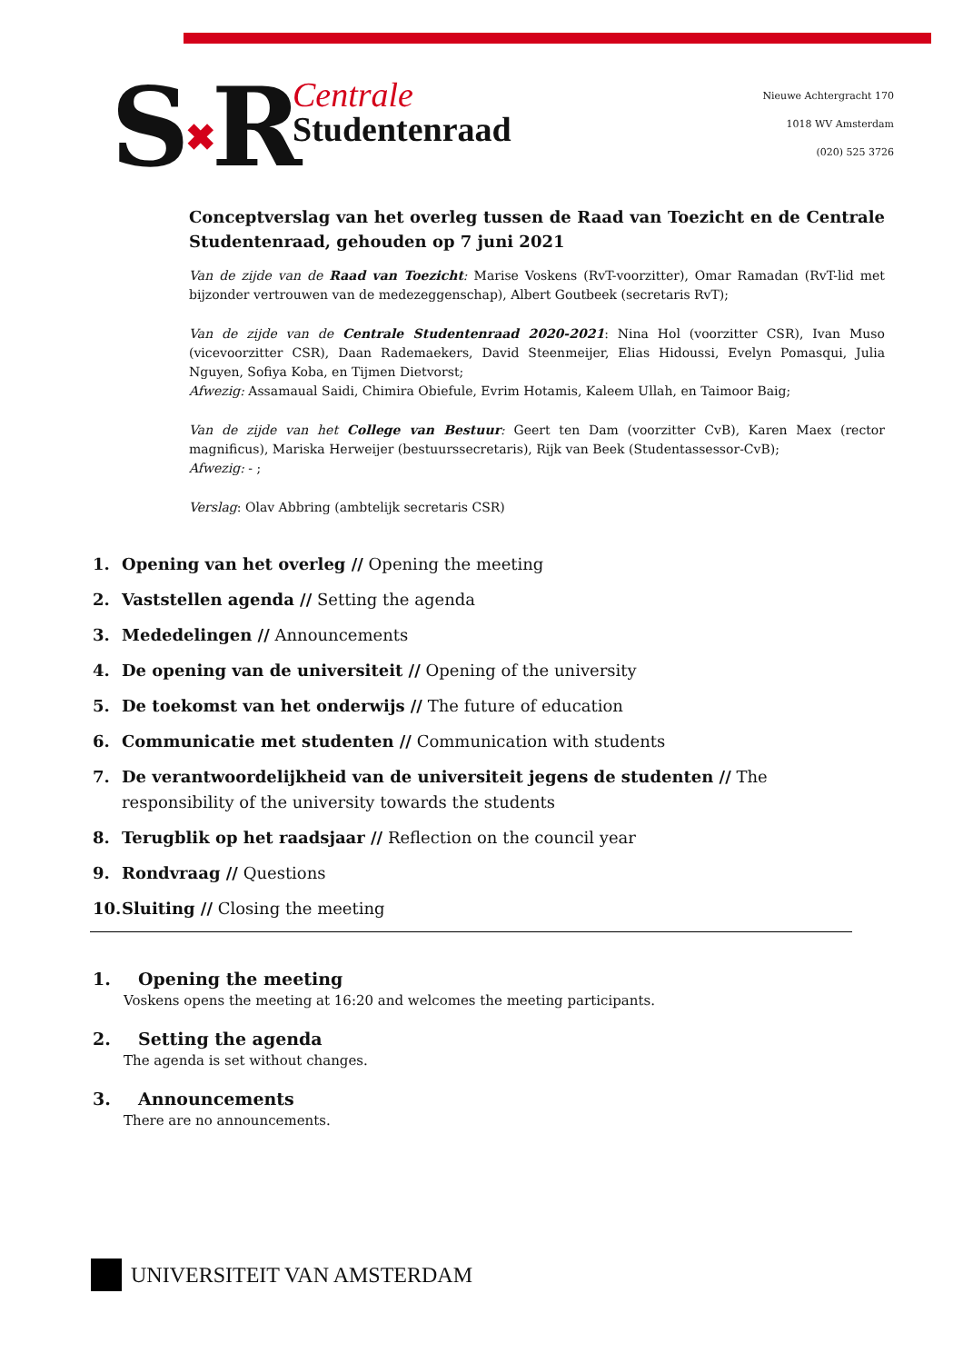S✖R
Centrale
Studentenraad
Nieuwe Achtergracht 170
1018 WV Amsterdam
(020) 525 3726
Conceptverslag van het overleg tussen de Raad van Toezicht en de Centrale Studentenraad, gehouden op 7 juni 2021
Van de zijde van de Raad van Toezicht: Marise Voskens (RvT-voorzitter), Omar Ramadan (RvT-lid met bijzonder vertrouwen van de medezeggenschap), Albert Goutbeek (secretaris RvT);
Van de zijde van de Centrale Studentenraad 2020-2021: Nina Hol (voorzitter CSR), Ivan Muso (vicevoorzitter CSR), Daan Rademaekers, David Steenmeijer, Elias Hidoussi, Evelyn Pomasqui, Julia Nguyen, Sofiya Koba, en Tijmen Dietvorst;
Afwezig: Assamaual Saidi, Chimira Obiefule, Evrim Hotamis, Kaleem Ullah, en Taimoor Baig;
Van de zijde van het College van Bestuur: Geert ten Dam (voorzitter CvB), Karen Maex (rector magnificus), Mariska Herweijer (bestuurssecretaris), Rijk van Beek (Studentassessor-CvB);
Afwezig: - ;
Verslag: Olav Abbring (ambtelijk secretaris CSR)
1. Opening van het overleg // Opening the meeting
2. Vaststellen agenda // Setting the agenda
3. Mededelingen // Announcements
4. De opening van de universiteit // Opening of the university
5. De toekomst van het onderwijs // The future of education
6. Communicatie met studenten // Communication with students
7. De verantwoordelijkheid van de universiteit jegens de studenten // The responsibility of the university towards the students
8. Terugblik op het raadsjaar // Reflection on the council year
9. Rondvraag // Questions
10. Sluiting // Closing the meeting
1. Opening the meeting
Voskens opens the meeting at 16:20 and welcomes the meeting participants.
2. Setting the agenda
The agenda is set without changes.
3. Announcements
There are no announcements.
UNIVERSITEIT VAN AMSTERDAM